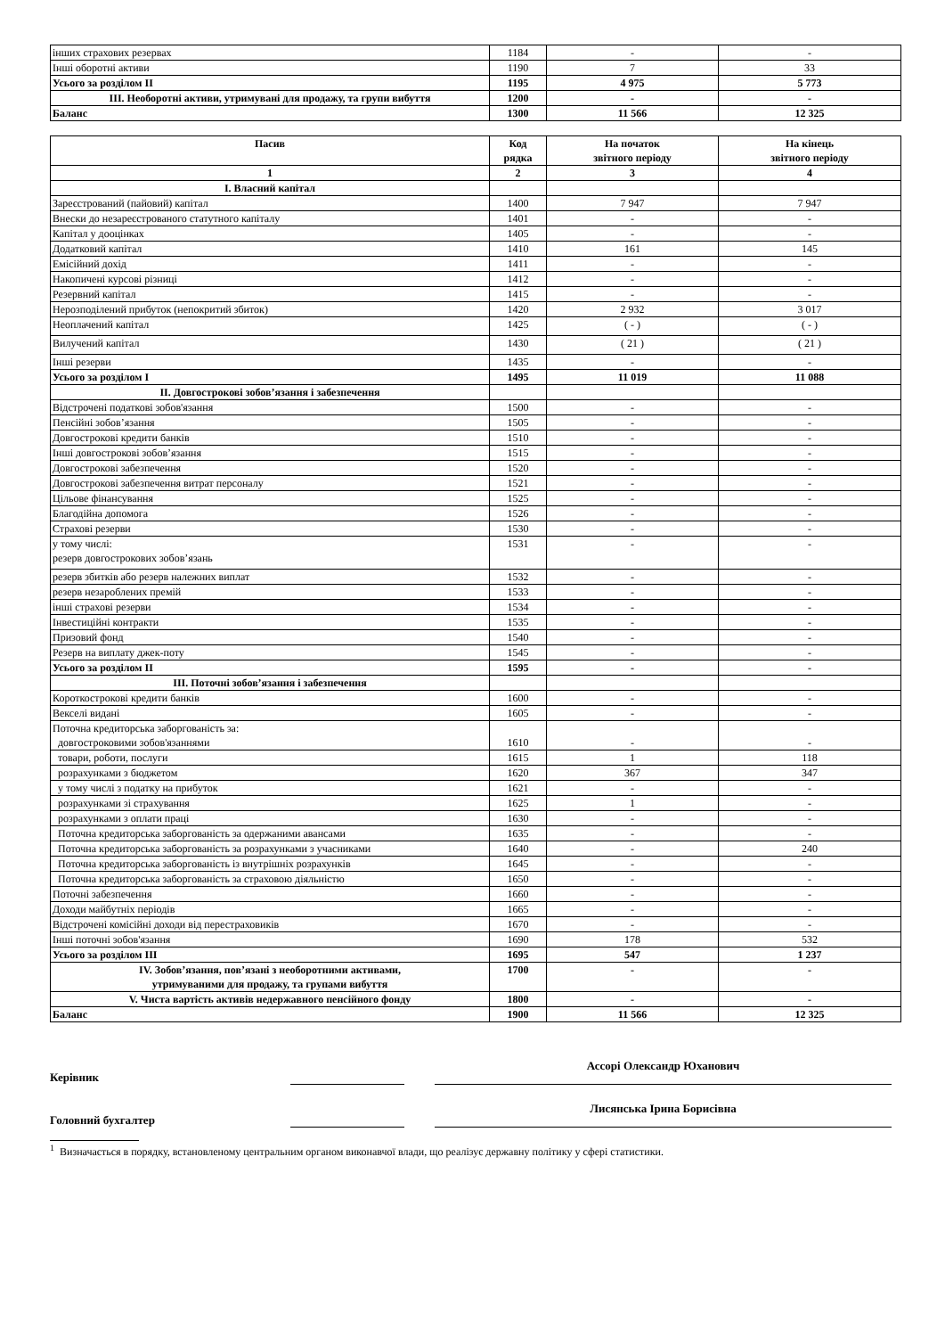| інших страхових резервах | 1184 | - | - |
| Інші оборотні активи | 1190 | 7 | 33 |
| Усього за розділом II | 1195 | 4 975 | 5 773 |
| III. Необоротні активи, утримувані для продажу, та групи вибуття | 1200 | - | - |
| Баланс | 1300 | 11 566 | 12 325 |
| Пасив | Код рядка | На початок звітного періоду | На кінець звітного періоду |
| --- | --- | --- | --- |
| 1 | 2 | 3 | 4 |
| I. Власний капітал | | | |
| Зареєстрований (пайовий) капітал | 1400 | 7 947 | 7 947 |
| Внески до незареєстрованого статутного капіталу | 1401 | - | - |
| Капітал у дооцінках | 1405 | - | - |
| Додатковий капітал | 1410 | 161 | 145 |
| Емісійний дохід | 1411 | - | - |
| Накопичені курсові різниці | 1412 | - | - |
| Резервний капітал | 1415 | - | - |
| Нерозподілений прибуток (непокритий збиток) | 1420 | 2 932 | 3 017 |
| Неоплачений капітал | 1425 | ( - ) | ( - ) |
| Вилучений капітал | 1430 | ( 21 ) | ( 21 ) |
| Інші резерви | 1435 | - | - |
| Усього за розділом I | 1495 | 11 019 | 11 088 |
| II. Довгострокові зобов’язання і забезпечення | | | |
| Відстрочені податкові зобов'язання | 1500 | - | - |
| Пенсійні зобов’язання | 1505 | - | - |
| Довгострокові кредити банків | 1510 | - | - |
| Інші довгострокові зобов’язання | 1515 | - | - |
| Довгострокові забезпечення | 1520 | - | - |
| Довгострокові забезпечення витрат персоналу | 1521 | - | - |
| Цільове фінансування | 1525 | - | - |
| Благодійна допомога | 1526 | - | - |
| Страхові резерви | 1530 | - | - |
| у тому числі: резерв довгострокових зобов’язань | 1531 | - | - |
| резерв збитків або резерв належних виплат | 1532 | - | - |
| резерв незароблених премій | 1533 | - | - |
| інші страхові резерви | 1534 | - | - |
| Інвестиційні контракти | 1535 | - | - |
| Призовий фонд | 1540 | - | - |
| Резерв на виплату джек-поту | 1545 | - | - |
| Усього за розділом II | 1595 | - | - |
| III. Поточні зобов’язання і забезпечення | | | |
| Короткострокові кредити банків | 1600 | - | - |
| Векселі видані | 1605 | - | - |
| Поточна кредиторська заборгованість за: довгостроковими зобов'язаннями | 1610 | - | - |
| товари, роботи, послуги | 1615 | 1 | 118 |
| розрахунками з бюджетом | 1620 | 367 | 347 |
| у тому числі з податку на прибуток | 1621 | - | - |
| розрахунками зі страхування | 1625 | 1 | - |
| розрахунками з оплати праці | 1630 | - | - |
| Поточна кредиторська заборгованість за одержаними авансами | 1635 | - | - |
| Поточна кредиторська заборгованість за розрахунками з учасниками | 1640 | - | 240 |
| Поточна кредиторська заборгованість із внутрішніх розрахунків | 1645 | - | - |
| Поточна кредиторська заборгованість за страховою діяльністю | 1650 | - | - |
| Поточні забезпечення | 1660 | - | - |
| Доходи майбутніх періодів | 1665 | - | - |
| Відстрочені комісійні доходи від перестраховиків | 1670 | - | - |
| Інші поточні зобов'язання | 1690 | 178 | 532 |
| Усього за розділом III | 1695 | 547 | 1 237 |
| IV. Зобов’язання, пов’язані з необоротними активами, утримуваними для продажу, та групами вибуття | 1700 | - | - |
| V. Чиста вартість активів недержавного пенсійного фонду | 1800 | - | - |
| Баланс | 1900 | 11 566 | 12 325 |
Керівник
Ассорі Олександр Юханович
Головний бухгалтер
Лисянська Ірина Борисівна
<sup>1</sup> Визначається в порядку, встановленому центральним органом виконавчої влади, що реалізує державну політику у сфері статистики.